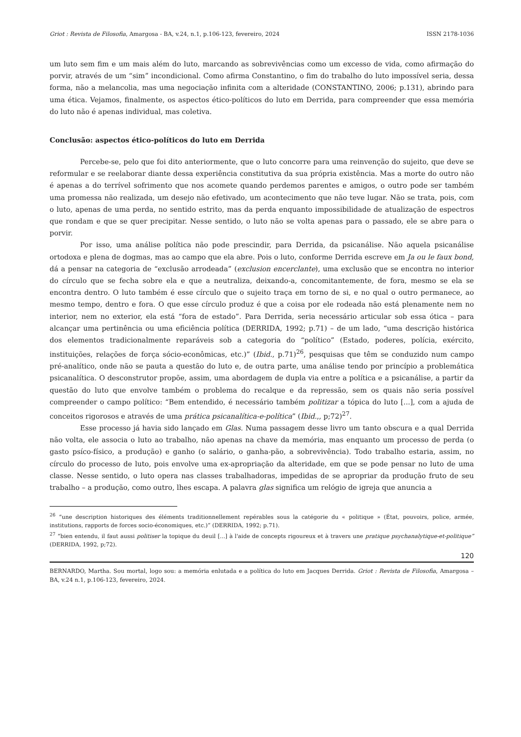Griot : Revista de Filosofia, Amargosa - BA, v.24, n.1, p.106-123, fevereiro, 2024 ISSN 2178-1036
um luto sem fim e um mais além do luto, marcando as sobrevivências como um excesso de vida, como afirmação do porvir, através de um “sim” incondicional. Como afirma Constantino, o fim do trabalho do luto impossível seria, dessa forma, não a melancolia, mas uma negociação infinita com a alteridade (CONSTANTINO, 2006; p.131), abrindo para uma ética. Vejamos, finalmente, os aspectos ético-políticos do luto em Derrida, para compreender que essa memória do luto não é apenas individual, mas coletiva.
Conclusão: aspectos ético-políticos do luto em Derrida
Percebe-se, pelo que foi dito anteriormente, que o luto concorre para uma reinvenção do sujeito, que deve se reformular e se reelaborar diante dessa experiência constitutiva da sua própria existência. Mas a morte do outro não é apenas a do terrível sofrimento que nos acomete quando perdemos parentes e amigos, o outro pode ser também uma promessa não realizada, um desejo não efetivado, um acontecimento que não teve lugar. Não se trata, pois, com o luto, apenas de uma perda, no sentido estrito, mas da perda enquanto impossibilidade de atualização de espectros que rondam e que se quer precipitar. Nesse sentido, o luto não se volta apenas para o passado, ele se abre para o porvir.
Por isso, uma análise política não pode prescindir, para Derrida, da psicanálise. Não aquela psicanálise ortodoxa e plena de dogmas, mas ao campo que ela abre. Pois o luto, conforme Derrida escreve em Ja ou le faux bond, dá a pensar na categoria de “exclusão arrodeada” (exclusion encerclante), uma exclusão que se encontra no interior do círculo que se fecha sobre ela e que a neutraliza, deixando-a, concomitantemente, de fora, mesmo se ela se encontra dentro. O luto também é esse círculo que o sujeito traça em torno de si, e no qual o outro permanece, ao mesmo tempo, dentro e fora. O que esse círculo produz é que a coisa por ele rodeada não está plenamente nem no interior, nem no exterior, ela está “fora de estado”. Para Derrida, seria necessário articular sob essa ótica – para alcançar uma pertinência ou uma eficiência política (DERRIDA, 1992; p.71) – de um lado, “uma descrição histórica dos elementos tradicionalmente reparáveis sob a categoria do “político” (Estado, poderes, polícia, exército, instituições, relações de força sócio-econômicas, etc.)” (Ibid., p.71)<sup>26</sup>, pesquisas que têm se conduzido num campo pré-analítico, onde não se pauta a questão do luto e, de outra parte, uma análise tendo por princípio a problemática psicanalítica. O desconstrutor propõe, assim, uma abordagem de dupla via entre a política e a psicanálise, a partir da questão do luto que envolve também o problema do recalque e da repressão, sem os quais não seria possível compreender o campo político: “Bem entendido, é necessário também politizar a tópica do luto [...], com a ajuda de conceitos rigorosos e através de uma prática psicanalítica-e-política” (Ibid.,, p;72)<sup>27</sup>.
Esse processo já havia sido lançado em Glas. Numa passagem desse livro um tanto obscura e a qual Derrida não volta, ele associa o luto ao trabalho, não apenas na chave da memória, mas enquanto um processo de perda (o gasto psíco-físico, a produção) e ganho (o salário, o ganha-pão, a sobrevivência). Todo trabalho estaria, assim, no círculo do processo de luto, pois envolve uma ex-apropriação da alteridade, em que se pode pensar no luto de uma classe. Nesse sentido, o luto opera nas classes trabalhadoras, impedidas de se apropriar da produção fruto de seu trabalho – a produção, como outro, lhes escapa. A palavra glas significa um relógio de igreja que anuncia a
<sup>26</sup> “une description historiques des éléments traditionnellement repérables sous la catégorie du « politique » (État, pouvoirs, police, armée, institutions, rapports de forces socio-économiques, etc.)” (DERRIDA, 1992; p.71).
<sup>27</sup> “bien entendu, il faut aussi politiser la topique du deuil [...] à l'aide de concepts rigoureux et à travers une pratique psychanalytique-et-politique” (DERRIDA, 1992, p;72).
120
BERNARDO, Martha. Sou mortal, logo sou: a memória enlutada e a política do luto em Jacques Derrida. Griot : Revista de Filosofia, Amargosa – BA, v.24 n.1, p.106-123, fevereiro, 2024.